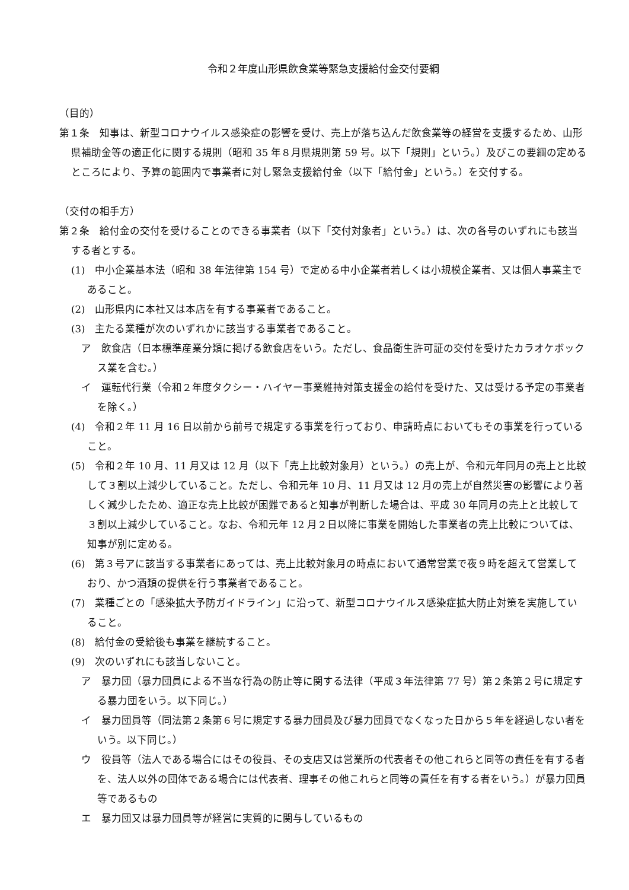令和２年度山形県飲食業等緊急支援給付金交付要綱
（目的）
第１条　知事は、新型コロナウイルス感染症の影響を受け、売上が落ち込んだ飲食業等の経営を支援するため、山形県補助金等の適正化に関する規則（昭和 35 年８月県規則第 59 号。以下「規則」という。）及びこの要綱の定めるところにより、予算の範囲内で事業者に対し緊急支援給付金（以下「給付金」という。）を交付する。
（交付の相手方）
第２条　給付金の交付を受けることのできる事業者（以下「交付対象者」という。）は、次の各号のいずれにも該当する者とする。
(1)　中小企業基本法（昭和 38 年法律第 154 号）で定める中小企業者若しくは小規模企業者、又は個人事業主であること。
(2)　山形県内に本社又は本店を有する事業者であること。
(3)　主たる業種が次のいずれかに該当する事業者であること。
ア　飲食店（日本標準産業分類に掲げる飲食店をいう。ただし、食品衛生許可証の交付を受けたカラオケボックス業を含む。）
イ　運転代行業（令和２年度タクシー・ハイヤー事業維持対策支援金の給付を受けた、又は受ける予定の事業者を除く。）
(4)　令和２年 11 月 16 日以前から前号で規定する事業を行っており、申請時点においてもその事業を行っていること。
(5)　令和２年 10 月、11 月又は 12 月（以下「売上比較対象月）という。）の売上が、令和元年同月の売上と比較して３割以上減少していること。ただし、令和元年 10 月、11 月又は 12 月の売上が自然災害の影響により著しく減少したため、適正な売上比較が困難であると知事が判断した場合は、平成 30 年同月の売上と比較して３割以上減少していること。なお、令和元年 12 月２日以降に事業を開始した事業者の売上比較については、知事が別に定める。
(6)　第３号アに該当する事業者にあっては、売上比較対象月の時点において通常営業で夜９時を超えて営業しており、かつ酒類の提供を行う事業者であること。
(7)　業種ごとの「感染拡大予防ガイドライン」に沿って、新型コロナウイルス感染症拡大防止対策を実施していること。
(8)　給付金の受給後も事業を継続すること。
(9)　次のいずれにも該当しないこと。
ア　暴力団（暴力団員による不当な行為の防止等に関する法律（平成３年法律第 77 号）第２条第２号に規定する暴力団をいう。以下同じ。）
イ　暴力団員等（同法第２条第６号に規定する暴力団員及び暴力団員でなくなった日から５年を経過しない者をいう。以下同じ。）
ウ　役員等（法人である場合にはその役員、その支店又は営業所の代表者その他これらと同等の責任を有する者を、法人以外の団体である場合には代表者、理事その他これらと同等の責任を有する者をいう。）が暴力団員等であるもの
エ　暴力団又は暴力団員等が経営に実質的に関与しているもの